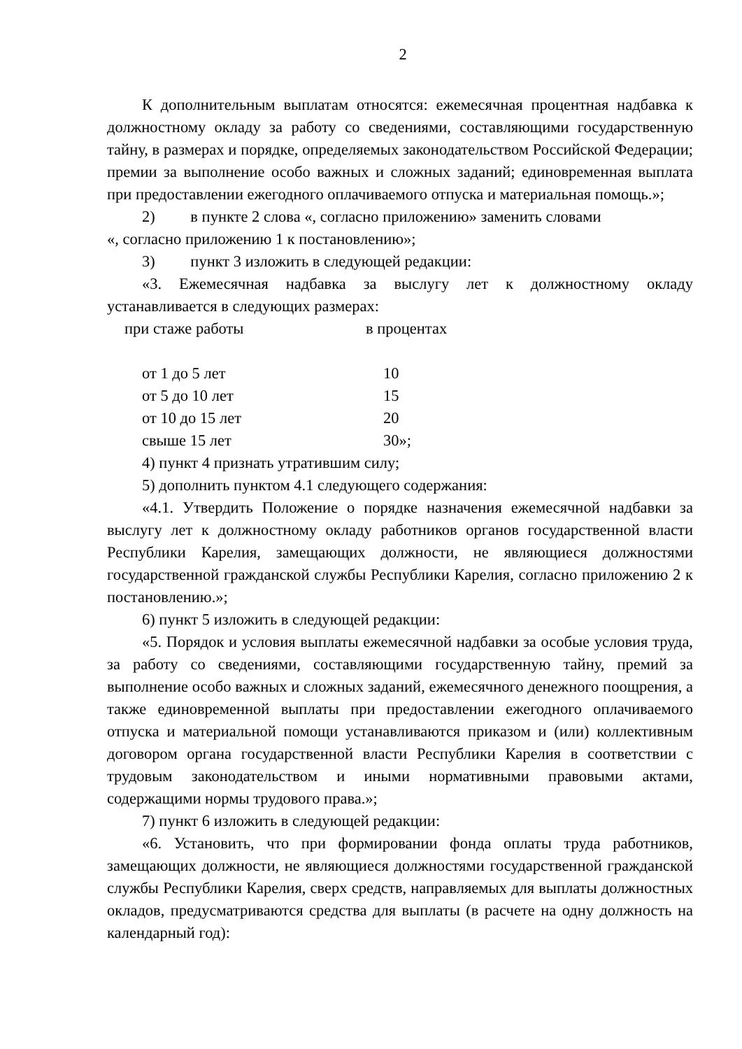2
К дополнительным выплатам относятся: ежемесячная процентная надбавка к должностному окладу за работу со сведениями, составляющими государственную тайну, в размерах и порядке, определяемых законодательством Российской Федерации; премии за выполнение особо важных и сложных заданий; единовременная выплата при предоставлении ежегодного оплачиваемого отпуска и материальная помощь.»;
2) в пункте 2 слова «, согласно приложению» заменить словами
«, согласно приложению 1 к постановлению»;
3) пункт 3 изложить в следующей редакции:
«3. Ежемесячная надбавка за выслугу лет к должностному окладу устанавливается в следующих размерах:
| при стаже работы | в процентах |
| от 1 до 5 лет | 10 |
| от 5 до 10 лет | 15 |
| от 10 до 15 лет | 20 |
| свыше 15 лет | 30»; |
4) пункт 4 признать утратившим силу;
5) дополнить пунктом 4.1 следующего содержания:
«4.1. Утвердить Положение о порядке назначения ежемесячной надбавки за выслугу лет к должностному окладу работников органов государственной власти Республики Карелия, замещающих должности, не являющиеся должностями государственной гражданской службы Республики Карелия, согласно приложению 2 к постановлению.»;
6) пункт 5 изложить в следующей редакции:
«5. Порядок и условия выплаты ежемесячной надбавки за особые условия труда, за работу со сведениями, составляющими государственную тайну, премий за выполнение особо важных и сложных заданий, ежемесячного денежного поощрения, а также единовременной выплаты при предоставлении ежегодного оплачиваемого отпуска и материальной помощи устанавливаются приказом и (или) коллективным договором органа государственной власти Республики Карелия в соответствии с трудовым законодательством и иными нормативными правовыми актами, содержащими нормы трудового права.»;
7) пункт 6 изложить в следующей редакции:
«6. Установить, что при формировании фонда оплаты труда работников, замещающих должности, не являющиеся должностями государственной гражданской службы Республики Карелия, сверх средств, направляемых для выплаты должностных окладов, предусматриваются средства для выплаты (в расчете на одну должность на календарный год):